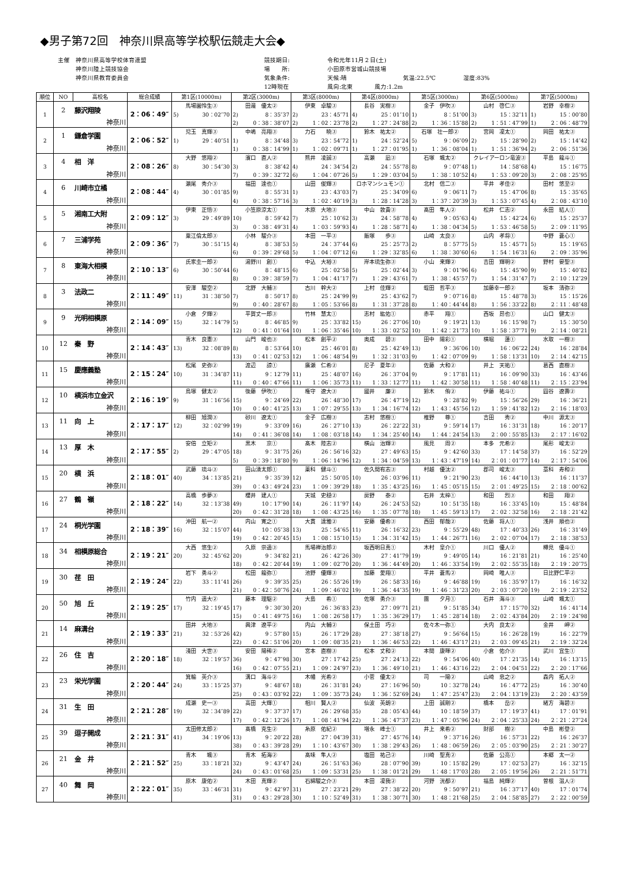◆男子第72回　神奈川県高等学校駅伝競走大会◆
主催　神奈川県高等学校体育連盟
　　　神奈川陸上競技協会
　　　神奈川県教育委員会
競技期日:
場　　所:
気象条件:
12時現在
令和元年11月２日(土)
小田原市営城山競技場
天候:晴 気温:22.5℃ 湿度:83%
風向:北東 風力:1.2m
| 順位 | NO | 高校名 | 総合成績 | 第1区(10000m) | 第2区(3000m) | 第3区(8000m) | 第4区(8000m) | 第5区(3000m) | 第6区(5000m) | 第7区(5000m) |
| --- | --- | --- | --- | --- | --- | --- | --- | --- | --- | --- |
| 1 | 2 | 藤沢翔陵 | 2：06：49″ | 馬場園怜生③ | 田邉 優太② | 伊東 卓駿③ | 長谷 実樹③ | 金子 伊吹③ | 山村 啓仁③ | 岩野 幸樹② |
| | | | | 5) 30：02″70 | 2) 8：35″37 | 2) 23：45″71 | 4) 25：01″10 | 1) 8：51″00 | 3) 15：32″11 | 1) 15：00″80 |
| | 神奈川 | | | | 2) 0：38：38″07 | 2) 1：02：23″78 | 2) 1：27：24″88 | 2) 1：36：15″88 | 2) 1：51：47″99 | 1) 2：06：48″79 |
| 2 | 1 | 鎌倉学園 | 2：06：52″ | 児玉 真輝③ | 中嶋 亮翔③ | 力石 暁③ | 鈴木 祐太② | 石塚 壮一郎② | 宮岡 凜太① | 岡田 祐太③ |
| | | | | 1) 29：40″51 | 1) 8：34″48 | 3) 23：54″72 | 1) 24：52″24 | 5) 9：06″09 | 2) 15：28″90 | 2) 15：14″42 |
| | 神奈川 | | | | 1) 0：38：14″99 | 1) 1：02：09″71 | 1) 1：27：01″95 | 1) 1：36：08″04 | 1) 1：51：36″94 | 2) 2：06：51″36 |
| 3 | 4 | 相 洋 | 2：08：26″ | 大野 悠翔② | 濱口 直人② | 熊井 凌誠③ | 高瀬 凪③ | 石塚 颯太② | クレイアーロン竜波③ | 平島 龍斗① |
| | | | | 8) 30：54″30 | 3) 8：38″42 | 4) 24：34″54 | 2) 24：55″78 | 8) 9：07″48 | 1) 14：58″68 | 4) 15：16″75 |
| | 神奈川 | | | | 7) 0：39：32″72 | 6) 1：04：07″26 | 5) 1：29：03″04 | 5) 1：38：10″52 | 4) 1：53：09″20 | 3) 2：08：25″95 |
| 4 | 6 | 川崎市立橘 | 2：08：44″ | 瀬尾 秀介③ | 福田 達也① | 山田 俊輝③ | ロホマンシュモン① | 北村 信二③ | 平井 孝佳② | 田村 悠至② |
| | | | | 4) 30：01″85 | 9) 8：55″31 | 1) 23：43″03 | 7) 25：34″09 | 6) 9：06″11 | 7) 15：47″06 | 8) 15：35″65 |
| | 神奈川 | | | | 4) 0：38：57″16 | 3) 1：02：40″19 | 3) 1：28：14″28 | 3) 1：37：20″39 | 3) 1：53：07″45 | 4) 2：08：43″10 |
| 5 | 5 | 湘南工大附 | 2：09：12″ | 伊東 正悟③ | 小笠原涼太① | 木原 大地③ | 中山 敦貴③ | 髙田 隼人② | 松井 仁志② | 永田 結人① |
| | | | | 3) 29：49″89 | 10) 8：59″42 | 7) 25：10″62 | 3) 24：58″78 | 4) 9：05″63 | 4) 15：42″24 | 6) 15：25″37 |
| | 神奈川 | | | | 3) 0：38：49″31 | 4) 1：03：59″93 | 4) 1：28：58″71 | 4) 1：38：04″34 | 5) 1：53：46″58 | 5) 2：09：11″95 |
| 6 | 7 | 三浦学苑 | 2：09：36″ | 粟江倫太郎③ | 小林 駿介③ | 本田 一平③ | 飯塚 歩③ | 山崎 太良③ | 山内 孝将① | 中野 蒼心① |
| | | | | 7) 30：51″15 | 4) 8：38″53 | 5) 24：37″44 | 6) 25：25″73 | 2) 8：57″75 | 5) 15：45″71 | 5) 15：19″65 |
| | 神奈川 | | | | 6) 0：39：29″68 | 5) 1：04：07″12 | 6) 1：29：32″85 | 6) 1：38：30″60 | 6) 1：54：16″31 | 6) 2：09：35″96 |
| 7 | 8 | 東海大相模 | 2：10：13″ | 氏家圭一郎② | 湯野川 創① | 中込 大裕③ | 岸本琉生弥③ | 小山 来輝② | 吉田 輝明② | 野村 晏聖③ |
| | | | | 6) 30：50″44 | 6) 8：48″15 | 6) 25：02″58 | 5) 25：02″44 | 3) 9：01″96 | 6) 15：45″90 | 9) 15：40″82 |
| | 神奈川 | | | | 8) 0：39：38″59 | 7) 1：04：41″17 | 7) 1：29：43″61 | 7) 1：38：45″57 | 7) 1：54：31″47 | 7) 2：10：12″29 |
| 8 | 3 | 法政二 | 2：11：49″ | 安澤 駿空② | 北野 大輔③ | 古川 幹大② | 上村 佳輝② | 蛭田 哲平③ | 加藤幸一郎② | 坂本 清弥② |
| | | | | 11) 31：38″50 | 7) 8：50″17 | 8) 25：24″99 | 9) 25：43″62 | 7) 9：07″16 | 8) 15：48″78 | 3) 15：15″26 |
| | 神奈川 | | | | 9) 0：40：28″67 | 8) 1：05：53″66 | 8) 1：31：37″28 | 8) 1：40：44″44 | 8) 1：56：33″22 | 8) 2：11：48″48 |
| 9 | 9 | 光明相模原 | 2：14：09″ | 小倉 夕輝② | 平賀丈一郎③ | 竹林 慧太① | 志村 紘佑① | 赤平 翔① | 西坂 昂也① | 山口 健太③ |
| | | | | 15) 32：14″79 | 5) 8：46″85 | 9) 25：33″82 | 15) 26：27″06 | 10) 9：19″21 | 13) 16：15″98 | 7) 15：30″50 |
| | 神奈川 | | | | 12) 0：41：01″64 | 10) 1：06：35″46 | 10) 1：33：02″52 | 10) 1：42：21″73 | 10) 1：58：37″71 | 9) 2：14：08″21 |
| 10 | 12 | 秦 野 | 2：14：43″ | 青木 良憲③ | 山門 峻也③ | 松本 創平② | 奥成 碧③ | 田中 陽彩① | 横堀 蓮① | 水取 一樹③ |
| | | | | 13) 32：08″89 | 8) 8：53″64 | 10) 25：46″01 | 8) 25：42″49 | 13) 9：36″06 | 10) 16：06″22 | 24) 16：28″84 |
| | 神奈川 | | | | 13) 0：41：02″53 | 12) 1：06：48″54 | 9) 1：32：31″03 | 9) 1：42：07″09 | 9) 1：58：13″31 | 10) 2：14：42″15 |
| 11 | 15 | 慶應義塾 | 2：15：24″ | 松尾 史弥② | 渡辺 諒① | 廣瀬 仁希② | 尼子 夏年② | 佐藤 大和② | 井上 天祐① | 葛西 直樹③ |
| | | | | 10) 31：34″87 | 11) 9：12″79 | 11) 25：48″07 | 16) 26：37″04 | 9) 9：17″81 | 11) 16：09″90 | 33) 16：43″46 |
| | 神奈川 | | | | 11) 0：40：47″66 | 11) 1：06：35″73 | 11) 1：33：12″77 | 11) 1：42：30″58 | 11) 1：58：40″48 | 11) 2：15：23″94 |
| 12 | 10 | 横浜市立金沢 | 2：16：19″ | 鳥塚 健太② | 後藤 伊吹① | 権守 遼大③ | 國井 廉② | 鈴木 侑② | 伊藤 祐斗① | 圓谷 遼壽② |
| | | | | 9) 31：16″56 | 15) 9：24″69 | 22) 26：48″30 | 17) 26：47″19 | 12) 9：28″82 | 9) 15：56″26 | 29) 16：36″21 |
| | 神奈川 | | | | 10) 0：40：41″25 | 13) 1：07：29″55 | 13) 1：34：16″74 | 12) 1：43：45″56 | 12) 1：59：41″82 | 12) 2：16：18″03 |
| 13 | 11 | 向 上 | 2：17：17″ | 柳田 旭潤③ | 砂川 遼太① | 金子 広樹③ | 志村 悠樹① | 椎野 尊① | 吉田 秀② | 中川 源太③ |
| | | | | 12) 32：02″99 | 19) 9：33″09 | 16) 26：27″10 | 13) 26：22″22 | 31) 9：59″14 | 17) 16：31″31 | 18) 16：20″17 |
| | 神奈川 | | | | 14) 0：41：36″08 | 14) 1：08：03″18 | 14) 1：34：25″40 | 14) 1：44：24″54 | 13) 2：00：55″85 | 13) 2：17：16″02 |
| 14 | 13 | 厚 木 | 2：17：55″ | 安倍 立矩② | 黒木 京① | 髙木 陸志② | 横山 治輝② | 風見 周② | 本多 元希② | 尾形 峻太② |
| | | | | 2) 29：47″05 | 18) 9：31″75 | 26) 26：56″16 | 32) 27：49″63 | 15) 9：42″60 | 33) 17：14″58 | 37) 16：52″29 |
| | 神奈川 | | | | 5) 0：39：18″80 | 9) 1：06：14″96 | 12) 1：34：04″59 | 13) 1：43：47″19 | 14) 2：01：01″77 | 14) 2：17：54″06 |
| 15 | 20 | 横 浜 | 2：18：01″ | 武藤 琉斗③ | 田山湧太郎① | 薬科 健斗① | 佐久間宥志③ | 村越 優汰② | 郡司 峻太③ | 藁科 寿和② |
| | | | | 40) 34：13″85 | 21) 9：35″39 | 12) 25：50″05 | 10) 26：03″96 | 11) 9：21″90 | 23) 16：44″10 | 13) 16：11″37 |
| | 神奈川 | | | | 39) 0：43：49″24 | 23) 1：09：39″29 | 18) 1：35：43″25 | 16) 1：45：05″15 | 15) 2：01：49″25 | 15) 2：18：00″62 |
| 16 | 27 | 鶴 嶺 | 2：18：22″ | 高橋 歩夢③ | 櫻井 建人① | 天城 史穏② | 房野 泰② | 石井 太梓① | 和田 烈③ | 和田 翔② |
| | | | | 14) 32：13″38 | 49) 10：17″90 | 14) 26：11″97 | 14) 26：24″53 | 52) 10：51″35 | 18) 16：33″45 | 10) 15：48″84 |
| | 神奈川 | | | | 20) 0：42：31″28 | 18) 1：08：43″25 | 16) 1：35：07″78 | 18) 1：45：59″13 | 17) 2：02：32″58 | 16) 2：18：21″42 |
| 17 | 24 | 桐光学園 | 2：18：39″ | 沖田 航一② | 内山 寛之① | 大貫 達雅② | 安藤 優希③ | 西田 郁哉② | 佐藤 将人① | 浅井 順也② |
| | | | | 16) 32：15″07 | 44) 10：05″38 | 13) 25：54″65 | 11) 26：16″32 | 23) 9：55″29 | 48) 17：40″33 | 26) 16：31″49 |
| | 神奈川 | | | | 19) 0：42：20″45 | 15) 1：08：15″10 | 15) 1：34：31″42 | 15) 1：44：26″71 | 16) 2：02：07″04 | 17) 2：18：38″53 |
| 18 | 34 | 相模原総合 | 2：19：21″ | 大西 悠生② | 久原 崇遥③ | 馬場禅治郎② | 坂西明日真① | 木村 皇介① | 川口 優人② | 樽見 優斗① |
| | | | | 20) 32：45″62 | 20) 9：34″82 | 21) 26：42″26 | 30) 27：41″79 | 19) 9：49″05 | 14) 16：21″81 | 21) 16：25″40 |
| | 神奈川 | | | | 18) 0：42：20″44 | 19) 1：09：02″70 | 20) 1：36：44″49 | 20) 1：46：33″54 | 19) 2：02：55″35 | 18) 2：19：20″75 |
| 19 | 30 | 荏 田 | 2：19：24″ | 岩下 勇斗② | 松田 龍弥① | 池野 優輝③ | 加藤 愛翔① | 平井 蒼馬② | 岡崎 唯人③ | 日比野仁平② |
| | | | | 22) 33：11″41 | 26) 9：39″35 | 25) 26：55″26 | 19) 26：58″33 | 16) 9：46″88 | 19) 16：35″97 | 17) 16：16″32 |
| | 神奈川 | | | | 21) 0：42：50″76 | 24) 1：09：46″02 | 19) 1：36：44″35 | 19) 1：46：31″23 | 20) 2：03：07″20 | 19) 2：19：23″52 |
| 20 | 50 | 旭 丘 | 2：19：25″ | 竹内 遥大② | 藤本 理駆② | 大島 希① | 佐塚 勇介③ | 團 夕月① | 石井 海斗③ | 山崎 颯太① |
| | | | | 17) 32：19″45 | 17) 9：30″30 | 20) 26：36″83 | 23) 27：09″71 | 21) 9：51″85 | 34) 17：15″70 | 32) 16：41″14 |
| | 神奈川 | | | | 15) 0：41：49″75 | 16) 1：08：26″58 | 17) 1：35：36″29 | 17) 1：45：28″14 | 18) 2：02：43″84 | 20) 2：19：24″98 |
| 21 | 14 | 麻溝台 | 2：19：33″ | 田井 大地③ | 興津 遼平② | 内山 大輔② | 保土田 巧② | 佐々木一弥① | 大内 良太② | 金井 岬② |
| | | | | 21) 32：53″26 | 42) 9：57″80 | 15) 26：17″29 | 28) 27：38″18 | 27) 9：56″64 | 15) 16：26″28 | 19) 16：22″79 |
| | 神奈川 | | | | 22) 0：42：51″06 | 20) 1：09：08″35 | 21) 1：36：46″53 | 22) 1：46：43″17 | 21) 2：03：09″45 | 21) 2：19：32″24 |
| 22 | 26 | 住 吉 | 2：20：18″ | 淺田 大世③ | 安田 陽稀② | 宮本 直樹③ | 松本 丈和② | 本間 康暉② | 小倉 佑介③ | 武川 宜生① |
| | | | | 18) 32：19″57 | 36) 9：47″98 | 30) 27：17″42 | 25) 27：24″13 | 22) 9：54″06 | 40) 17：21″35 | 14) 16：13″15 |
| | 神奈川 | | | | 16) 0：42：07″55 | 21) 1：09：24″97 | 23) 1：36：49″10 | 21) 1：46：43″16 | 22) 2：04：04″51 | 22) 2：20：17″66 |
| 23 | 23 | 栄光学園 | 2：20：44″ | 箕輪 英介③ | 溝口 海斗② | 木幡 光希② | 小菅 優太② | 司 一陽② | 山崎 忠之② | 森内 拓人② |
| | | | | 24) 33：15″25 | 37) 9：48″67 | 18) 26：31″81 | 24) 27：16″96 | 50) 10：32″78 | 24) 16：47″72 | 25) 16：30″40 |
| | 神奈川 | | | | 25) 0：43：03″92 | 22) 1：09：35″73 | 24) 1：36：52″69 | 24) 1：47：25″47 | 23) 2：04：13″19 | 23) 2：20：43″59 |
| 24 | 31 | 生 田 | 2：21：28″ | 成瀬 史一③ | 高田 大輝① | 相川 賢人② | 仙波 英朗② | 上田 誠剛② | 橋本 岳② | 緒方 海碧③ |
| | | | | 19) 32：34″89 | 22) 9：37″37 | 17) 26：29″68 | 35) 28：05″43 | 44) 10：18″59 | 37) 17：19″37 | 41) 17：01″91 |
| | 神奈川 | | | | 17) 0：42：12″26 | 17) 1：08：41″94 | 22) 1：36：47″37 | 23) 1：47：05″96 | 24) 2：04：25″33 | 24) 2：21：27″24 |
| 25 | 39 | 逗子開成 | 2：21：31″ | 太田修太郎② | 髙橋 克生② | 糸原 佑紀② | 増永 峰士① | 井上 来希② | 財部 樹② | 中島 彬登② |
| | | | | 41) 34：19″06 | 13) 9：20″22 | 28) 27：04″39 | 31) 27：45″76 | 14) 9：37″16 | 26) 16：57″31 | 22) 16：26″37 |
| | 神奈川 | | | | 38) 0：43：39″28 | 29) 1：10：43″67 | 30) 1：38：29″43 | 26) 1：48：06″59 | 26) 2：05：03″90 | 25) 2：21：30″27 |
| 26 | 21 | 金 井 | 2：21：52″ | 青木 颯③ | 青木 拓海② | 髙味 隼人② | 塩田 祐己② | 川崎 聖真② | 佐藤 公亮① | 本郷 太一② |
| | | | | 25) 33：18″21 | 32) 9：43″47 | 24) 26：51″63 | 36) 28：07″90 | 39) 10：15″82 | 29) 17：02″53 | 27) 16：32″15 |
| | 神奈川 | | | | 24) 0：43：01″68 | 25) 1：09：53″31 | 25) 1：38：01″21 | 29) 1：48：17″03 | 28) 2：05：19″56 | 26) 2：21：51″71 |
| 27 | 40 | 舞 岡 | 2：22：01″ | 原木 康佑② | 木田 真輝② | 石綿駿之介③ | 本田 凜我② | 河野 洸都② | 福島 純輝② | 曽根 温人② |
| | | | | 35) 33：46″31 | 31) 9：42″97 | 31) 27：23″21 | 29) 27：38″22 | 20) 9：50″97 | 21) 16：37″17 | 40) 17：01″74 |
| | 神奈川 | | | | 31) 0：43：29″28 | 30) 1：10：52″49 | 31) 1：38：30″71 | 30) 1：48：21″68 | 25) 2：04：58″85 | 27) 2：22：00″59 |